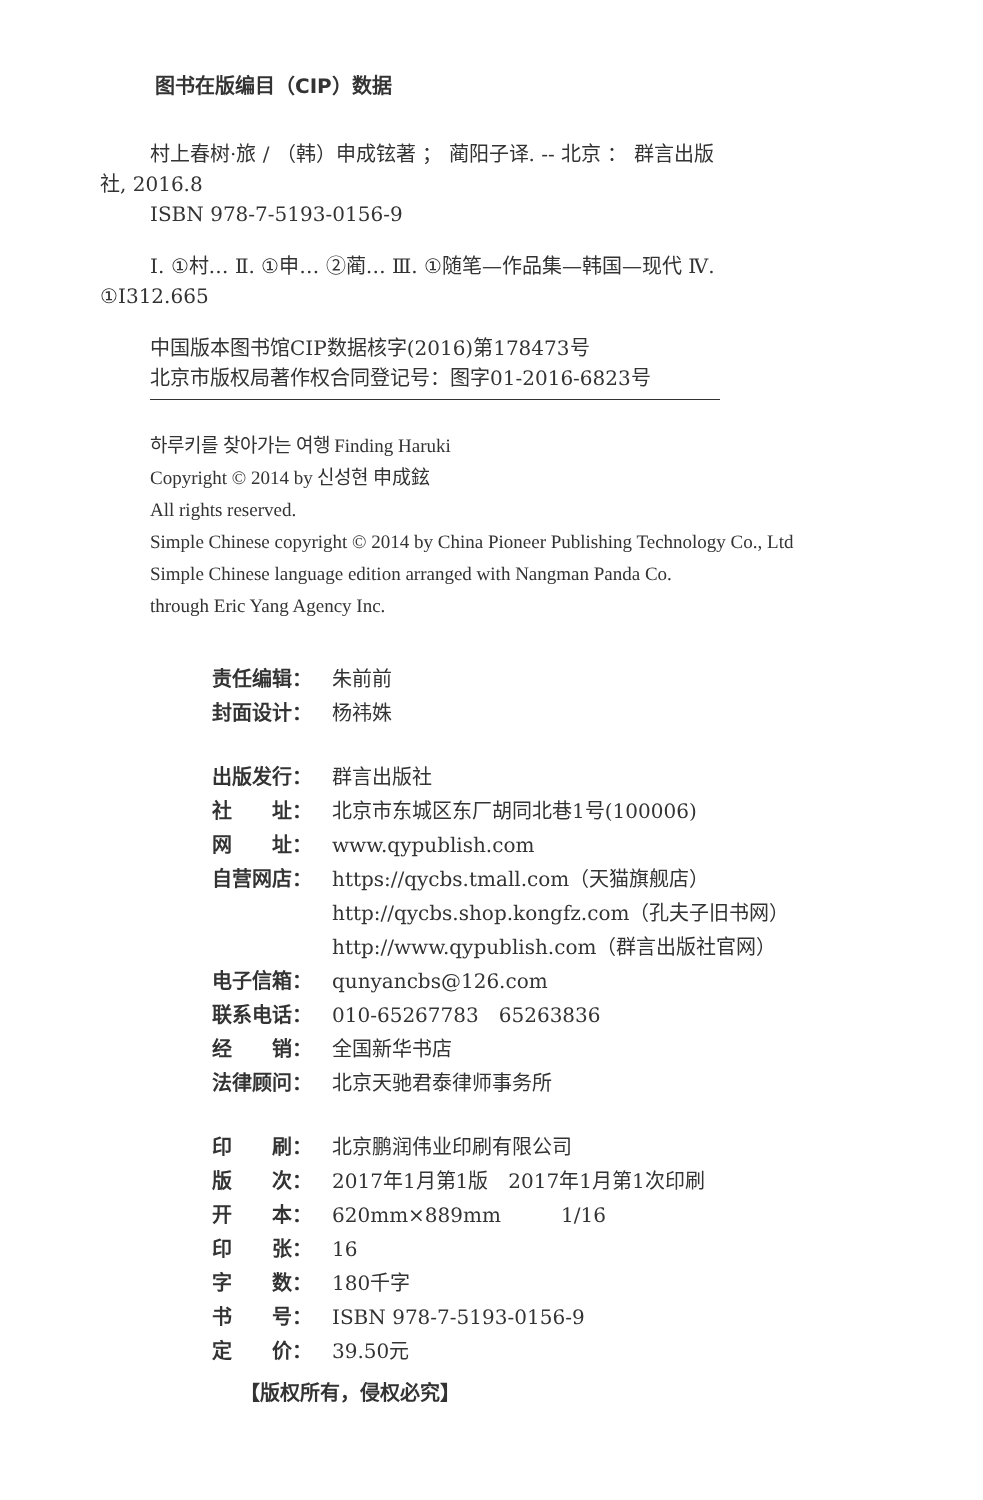图书在版编目（CIP）数据
村上春树·旅 / （韩）申成铉著 ； 蔺阳子译. -- 北京 ： 群言出版社, 2016.8
ISBN 978-7-5193-0156-9
Ⅰ. ①村… Ⅱ. ①申… ②蔺… Ⅲ. ①随笔—作品集—韩国—现代 Ⅳ. ①I312.665
中国版本图书馆CIP数据核字(2016)第178473号
北京市版权局著作权合同登记号：图字01-2016-6823号
하루키를 찾아가는 여행 Finding Haruki
Copyright © 2014 by 신성현 申成鉉
All rights reserved.
Simple Chinese copyright © 2014 by China Pioneer Publishing Technology Co., Ltd
Simple Chinese language edition arranged with Nangman Panda Co.
through Eric Yang Agency Inc.
责任编辑： 朱前前
封面设计： 杨祎姝
出版发行： 群言出版社
社　　址： 北京市东城区东厂胡同北巷1号(100006)
网　　址： www.qypublish.com
自营网店： https://qycbs.tmall.com（天猫旗舰店）
http://qycbs.shop.kongfz.com（孔夫子旧书网）
http://www.qypublish.com（群言出版社官网）
电子信箱： qunyancbs@126.com
联系电话： 010-65267783　65263836
经　　销： 全国新华书店
法律顾问： 北京天驰君泰律师事务所
印　　刷： 北京鹏润伟业印刷有限公司
版　　次： 2017年1月第1版　2017年1月第1次印刷
开　　本： 620mm×889mm　　　1/16
印　　张： 16
字　　数： 180千字
书　　号： ISBN 978-7-5193-0156-9
定　　价： 39.50元
【版权所有，侵权必究】